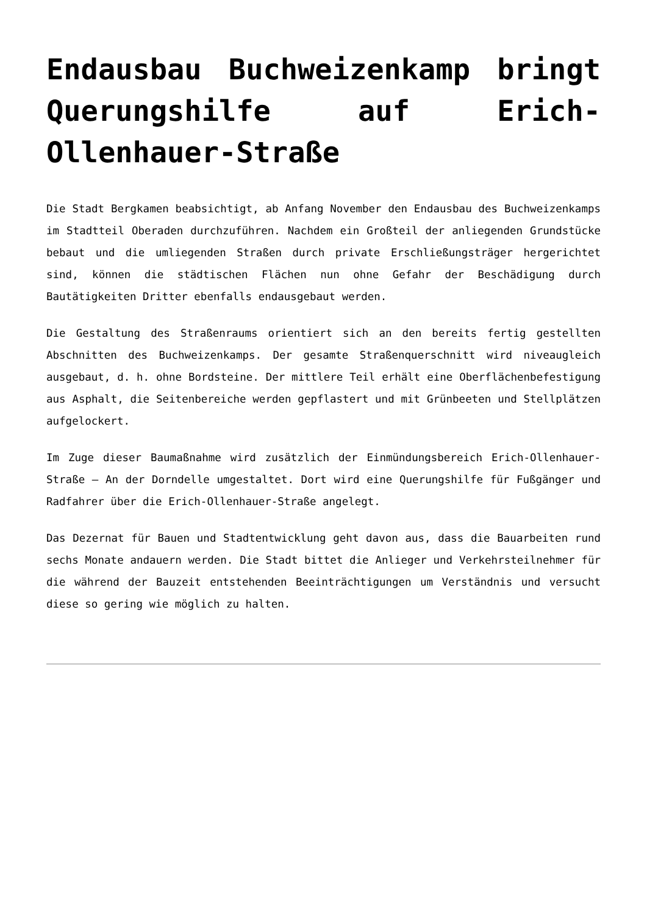Endausbau Buchweizenkamp bringt Querungshilfe auf Erich-Ollenhauer-Straße
Die Stadt Bergkamen beabsichtigt, ab Anfang November den Endausbau des Buchweizenkamps im Stadtteil Oberaden durchzuführen. Nachdem ein Großteil der anliegenden Grundstücke bebaut und die umliegenden Straßen durch private Erschließungsträger hergerichtet sind, können die städtischen Flächen nun ohne Gefahr der Beschädigung durch Bautätigkeiten Dritter ebenfalls endausgebaut werden.
Die Gestaltung des Straßenraums orientiert sich an den bereits fertig gestellten Abschnitten des Buchweizenkamps. Der gesamte Straßenquerschnitt wird niveaugleich ausgebaut, d. h. ohne Bordsteine. Der mittlere Teil erhält eine Oberflächenbefestigung aus Asphalt, die Seitenbereiche werden gepflastert und mit Grünbeeten und Stellplätzen aufgelockert.
Im Zuge dieser Baumaßnahme wird zusätzlich der Einmündungsbereich Erich-Ollenhauer-Straße – An der Dorndelle umgestaltet. Dort wird eine Querungshilfe für Fußgänger und Radfahrer über die Erich-Ollenhauer-Straße angelegt.
Das Dezernat für Bauen und Stadtentwicklung geht davon aus, dass die Bauarbeiten rund sechs Monate andauern werden. Die Stadt bittet die Anlieger und Verkehrsteilnehmer für die während der Bauzeit entstehenden Beeinträchtigungen um Verständnis und versucht diese so gering wie möglich zu halten.